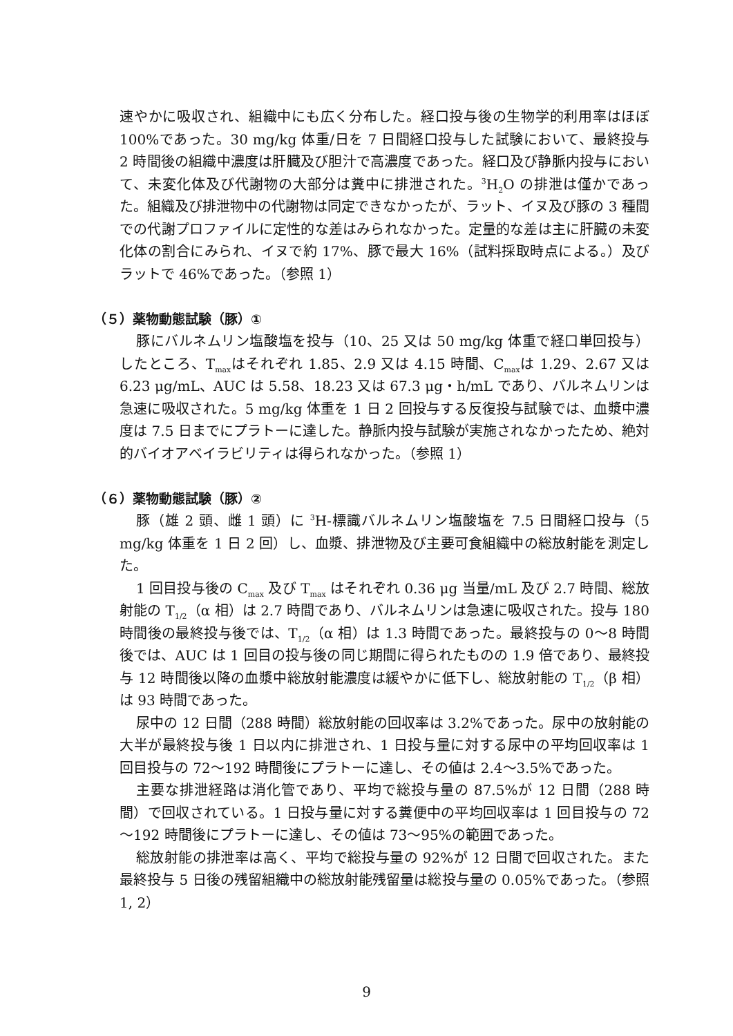速やかに吸収され、組織中にも広く分布した。経口投与後の生物学的利用率はほぼ 100%であった。30 mg/kg 体重/日を 7 日間経口投与した試験において、最終投与 2 時間後の組織中濃度は肝臓及び胆汁で高濃度であった。経口及び静脈内投与において、未変化体及び代謝物の大部分は糞中に排泄された。<sup>3</sup>H<sub>2</sub>O の排泄は僅かであった。組織及び排泄物中の代謝物は同定できなかったが、ラット、イヌ及び豚の 3 種間での代謝プロファイルに定性的な差はみられなかった。定量的な差は主に肝臓の未変化体の割合にみられ、イヌで約 17%、豚で最大 16%（試料採取時点による。）及びラットで 46%であった。（参照 1）
（５）薬物動態試験（豚）①
豚にバルネムリン塩酸塩を投与（10、25 又は 50 mg/kg 体重で経口単回投与）したところ、T<sub>max</sub>はそれぞれ 1.85、2.9 又は 4.15 時間、C<sub>max</sub>は 1.29、2.67 又は 6.23 μg/mL、AUC は 5.58、18.23 又は 67.3 μg・h/mL であり、バルネムリンは急速に吸収された。5 mg/kg 体重を 1 日 2 回投与する反復投与試験では、血漿中濃度は 7.5 日までにプラトーに達した。静脈内投与試験が実施されなかったため、絶対的バイオアベイラビリティは得られなかった。（参照 1）
（６）薬物動態試験（豚）②
豚（雄 2 頭、雌 1 頭）に <sup>3</sup>H-標識バルネムリン塩酸塩を 7.5 日間経口投与（5 mg/kg 体重を 1 日 2 回）し、血漿、排泄物及び主要可食組織中の総放射能を測定した。
1 回目投与後の C<sub>max</sub> 及び T<sub>max</sub> はそれぞれ 0.36 μg 当量/mL 及び 2.7 時間、総放射能の T<sub>1/2</sub>（α 相）は 2.7 時間であり、バルネムリンは急速に吸収された。投与 180 時間後の最終投与後では、T<sub>1/2</sub>（α 相）は 1.3 時間であった。最終投与の 0～8 時間後では、AUC は 1 回目の投与後の同じ期間に得られたものの 1.9 倍であり、最終投与 12 時間後以降の血漿中総放射能濃度は緩やかに低下し、総放射能の T<sub>1/2</sub>（β 相）は 93 時間であった。
尿中の 12 日間（288 時間）総放射能の回収率は 3.2%であった。尿中の放射能の大半が最終投与後 1 日以内に排泄され、1 日投与量に対する尿中の平均回収率は 1 回目投与の 72～192 時間後にプラトーに達し、その値は 2.4～3.5%であった。
主要な排泄経路は消化管であり、平均で総投与量の 87.5%が 12 日間（288 時間）で回収されている。1 日投与量に対する糞便中の平均回収率は 1 回目投与の 72～192 時間後にプラトーに達し、その値は 73～95%の範囲であった。
総放射能の排泄率は高く、平均で総投与量の 92%が 12 日間で回収された。また最終投与 5 日後の残留組織中の総放射能残留量は総投与量の 0.05%であった。（参照 1, 2）
9